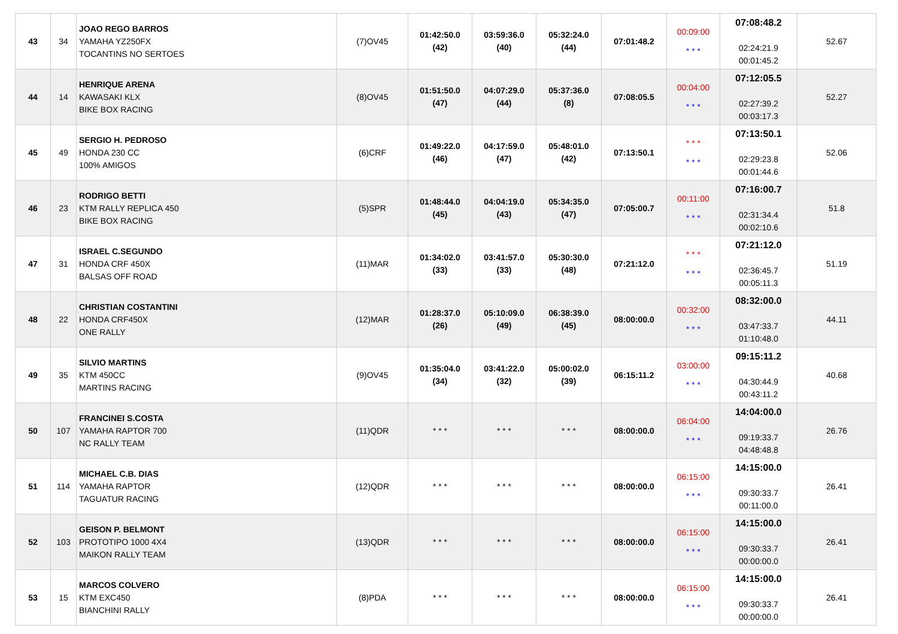| 43 | 34 | JOAO REGO BARROS YAMAHA YZ250FX TOCANTINS NO SERTOES | (7)OV45 | 01:42:50.0 (42) | 03:59:36.0 (40) | 05:32:24.0 (44) | 07:01:48.2 | 00:09:00 * * * | 07:08:48.2 02:24:21.9 00:01:45.2 | 52.67 |
| 44 | 14 | HENRIQUE ARENA KAWASAKI KLX BIKE BOX RACING | (8)OV45 | 01:51:50.0 (47) | 04:07:29.0 (44) | 05:37:36.0 (8) | 07:08:05.5 | 00:04:00 * * * | 07:12:05.5 02:27:39.2 00:03:17.3 | 52.27 |
| 45 | 49 | SERGIO H. PEDROSO HONDA 230 CC 100% AMIGOS | (6)CRF | 01:49:22.0 (46) | 04:17:59.0 (47) | 05:48:01.0 (42) | 07:13:50.1 | * * * * * * | 07:13:50.1 02:29:23.8 00:01:44.6 | 52.06 |
| 46 | 23 | RODRIGO BETTI KTM RALLY REPLICA 450 BIKE BOX RACING | (5)SPR | 01:48:44.0 (45) | 04:04:19.0 (43) | 05:34:35.0 (47) | 07:05:00.7 | 00:11:00 * * * | 07:16:00.7 02:31:34.4 00:02:10.6 | 51.8 |
| 47 | 31 | ISRAEL C.SEGUNDO HONDA CRF 450X BALSAS OFF ROAD | (11)MAR | 01:34:02.0 (33) | 03:41:57.0 (33) | 05:30:30.0 (48) | 07:21:12.0 | * * * * * * | 07:21:12.0 02:36:45.7 00:05:11.3 | 51.19 |
| 48 | 22 | CHRISTIAN COSTANTINI HONDA CRF450X ONE RALLY | (12)MAR | 01:28:37.0 (26) | 05:10:09.0 (49) | 06:38:39.0 (45) | 08:00:00.0 | 00:32:00 * * * | 08:32:00.0 03:47:33.7 01:10:48.0 | 44.11 |
| 49 | 35 | SILVIO MARTINS KTM 450CC MARTINS RACING | (9)OV45 | 01:35:04.0 (34) | 03:41:22.0 (32) | 05:00:02.0 (39) | 06:15:11.2 | 03:00:00 * * * | 09:15:11.2 04:30:44.9 00:43:11.2 | 40.68 |
| 50 | 107 | FRANCINEI S.COSTA YAMAHA RAPTOR 700 NC RALLY TEAM | (11)QDR | * * * | * * * | * * * | 08:00:00.0 | 06:04:00 * * * | 14:04:00.0 09:19:33.7 04:48:48.8 | 26.76 |
| 51 | 114 | MICHAEL C.B. DIAS YAMAHA RAPTOR TAGUATUR RACING | (12)QDR | * * * | * * * | * * * | 08:00:00.0 | 06:15:00 * * * | 14:15:00.0 09:30:33.7 00:11:00.0 | 26.41 |
| 52 | 103 | GEISON P. BELMONT PROTOTIPO 1000 4X4 MAIKON RALLY TEAM | (13)QDR | * * * | * * * | * * * | 08:00:00.0 | 06:15:00 * * * | 14:15:00.0 09:30:33.7 00:00:00.0 | 26.41 |
| 53 | 15 | MARCOS COLVERO KTM EXC450 BIANCHINI RALLY | (8)PDA | * * * | * * * | * * * | 08:00:00.0 | 06:15:00 * * * | 14:15:00.0 09:30:33.7 00:00:00.0 | 26.41 |